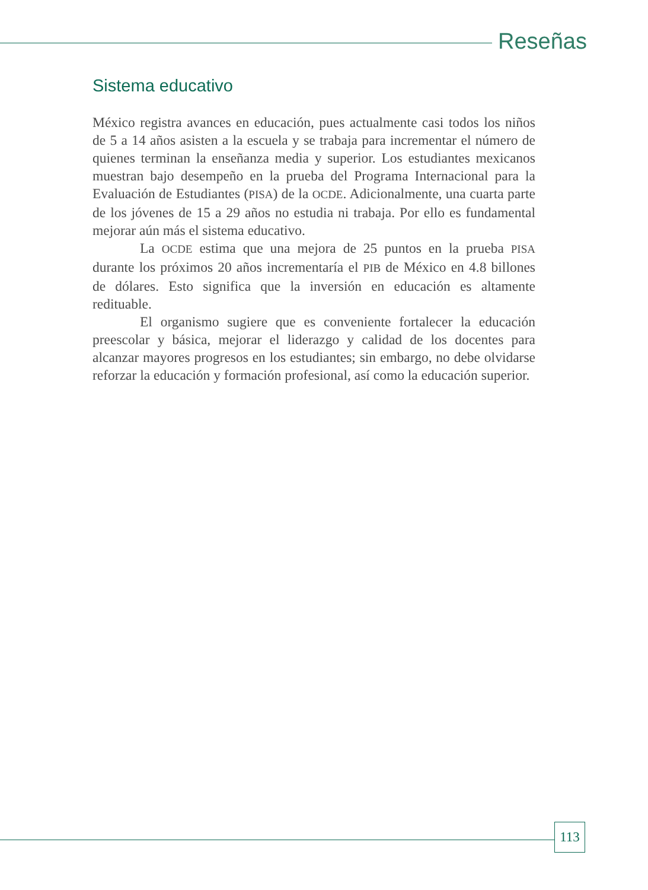Reseñas
Sistema educativo
México registra avances en educación, pues actualmente casi todos los niños de 5 a 14 años asisten a la escuela y se trabaja para incrementar el número de quienes terminan la enseñanza media y superior. Los estudiantes mexicanos muestran bajo desempeño en la prueba del Programa Internacional para la Evaluación de Estudiantes (PISA) de la OCDE. Adicionalmente, una cuarta parte de los jóvenes de 15 a 29 años no estudia ni trabaja. Por ello es fundamental mejorar aún más el sistema educativo.
La OCDE estima que una mejora de 25 puntos en la prueba PISA durante los próximos 20 años incrementaría el PIB de México en 4.8 billones de dólares. Esto significa que la inversión en educación es altamente redituable.
El organismo sugiere que es conveniente fortalecer la educación preescolar y básica, mejorar el liderazgo y calidad de los docentes para alcanzar mayores progresos en los estudiantes; sin embargo, no debe olvidarse reforzar la educación y formación profesional, así como la educación superior.
113